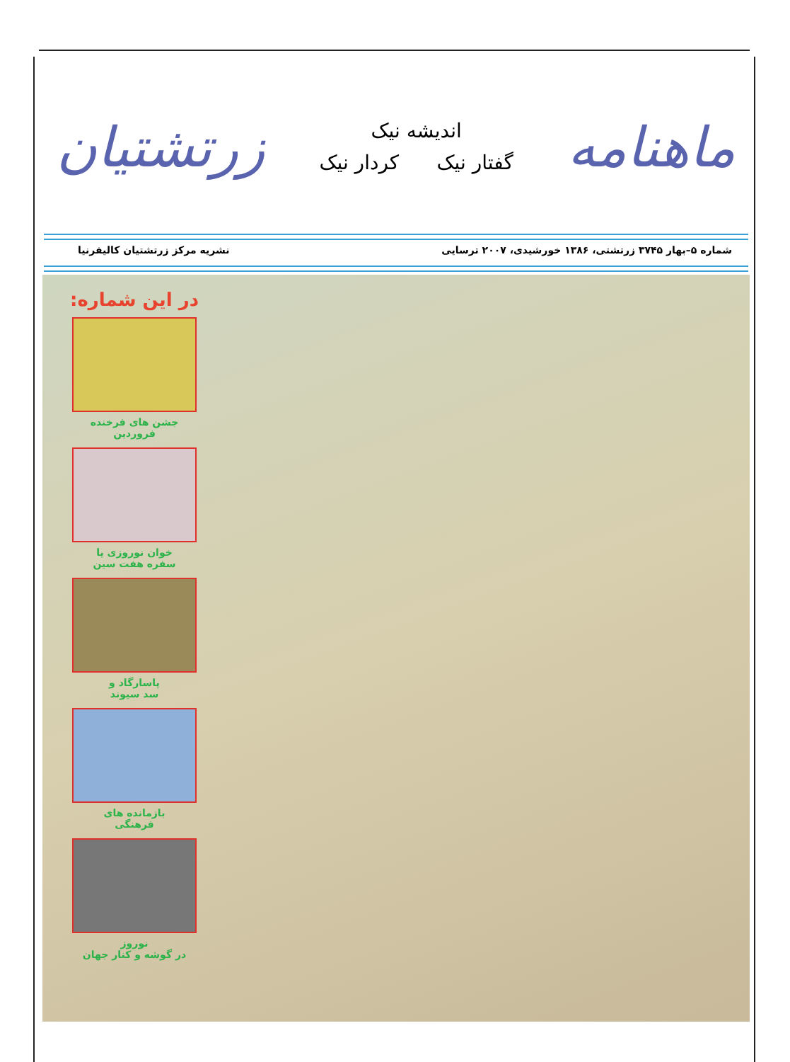ماهنامه
اندیشه نیک
گفتار نیک کردار نیک
زرتشتیان
شماره ۵–بهار ۳۷۴۵ زرتشتی، ۱۳۸۶ خورشیدی، ۲۰۰۷ ترسایی نشریه مرکز زرتشتیان کالیفرنیا
در این شماره:
جشن های فرخنده
فروردین
خوان نوروزی یا
سفره هفت سین
پاسارگاد و
سد سیوند
بازمانده های
فرهنگی
نوروز
در گوشه و کنار جهان